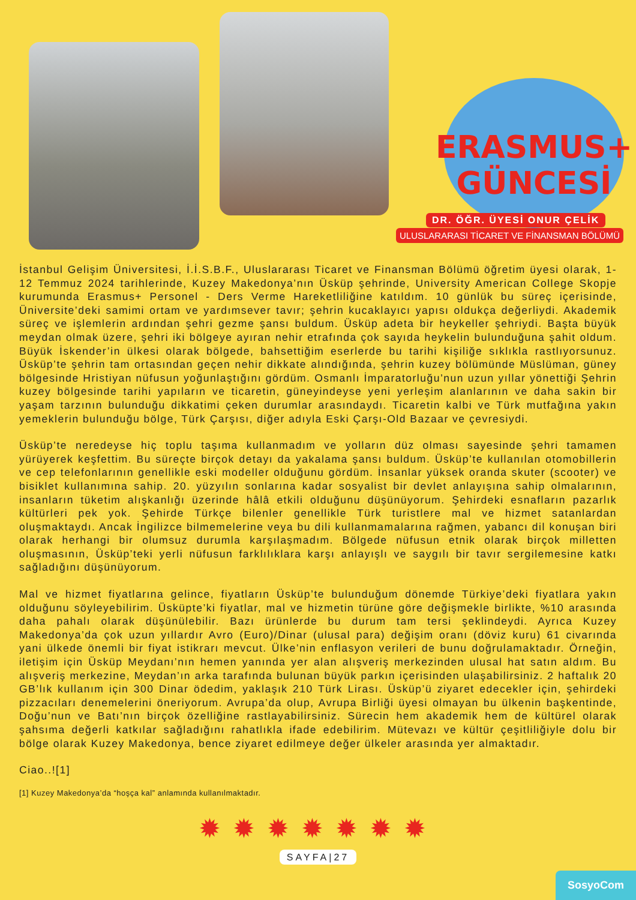ERASMUS+
GÜNCESİ
DR. ÖĞR. ÜYESİ ONUR ÇELİK
ULUSLARARASI TİCARET VE FİNANSMAN BÖLÜMÜ
İstanbul Gelişim Üniversitesi, İ.İ.S.B.F., Uluslararası Ticaret ve Finansman Bölümü öğretim üyesi olarak, 1-12 Temmuz 2024 tarihlerinde, Kuzey Makedonya’nın Üsküp şehrinde, University American College Skopje kurumunda Erasmus+ Personel - Ders Verme Hareketliliğine katıldım. 10 günlük bu süreç içerisinde, Üniversite’deki samimi ortam ve yardımsever tavır; şehrin kucaklayıcı yapısı oldukça değerliydi. Akademik süreç ve işlemlerin ardından şehri gezme şansı buldum. Üsküp adeta bir heykeller şehriydi. Başta büyük meydan olmak üzere, şehri iki bölgeye ayıran nehir etrafında çok sayıda heykelin bulunduğuna şahit oldum. Büyük İskender’in ülkesi olarak bölgede, bahsettiğim eserlerde bu tarihi kişiliğe sıklıkla rastlıyorsunuz. Üsküp’te şehrin tam ortasından geçen nehir dikkate alındığında, şehrin kuzey bölümünde Müslüman, güney bölgesinde Hristiyan nüfusun yoğunlaştığını gördüm. Osmanlı İmparatorluğu’nun uzun yıllar yönettiği Şehrin kuzey bölgesinde tarihi yapıların ve ticaretin, güneyindeyse yeni yerleşim alanlarının ve daha sakin bir yaşam tarzının bulunduğu dikkatimi çeken durumlar arasındaydı. Ticaretin kalbi ve Türk mutfağına yakın yemeklerin bulunduğu bölge, Türk Çarşısı, diğer adıyla Eski Çarşı-Old Bazaar ve çevresiydi.
Üsküp’te neredeyse hiç toplu taşıma kullanmadım ve yolların düz olması sayesinde şehri tamamen yürüyerek keşfettim. Bu süreçte birçok detayı da yakalama şansı buldum. Üsküp’te kullanılan otomobillerin ve cep telefonlarının genellikle eski modeller olduğunu gördüm. İnsanlar yüksek oranda skuter (scooter) ve bisiklet kullanımına sahip. 20. yüzyılın sonlarına kadar sosyalist bir devlet anlayışına sahip olmalarının, insanların tüketim alışkanlığı üzerinde hâlâ etkili olduğunu düşünüyorum. Şehirdeki esnafların pazarlık kültürleri pek yok. Şehirde Türkçe bilenler genellikle Türk turistlere mal ve hizmet satanlardan oluşmaktaydı. Ancak İngilizce bilmemelerine veya bu dili kullanmamalarına rağmen, yabancı dil konuşan biri olarak herhangi bir olumsuz durumla karşılaşmadım. Bölgede nüfusun etnik olarak birçok milletten oluşmasının, Üsküp’teki yerli nüfusun farklılıklara karşı anlayışlı ve saygılı bir tavır sergilemesine katkı sağladığını düşünüyorum.
Mal ve hizmet fiyatlarına gelince, fiyatların Üsküp’te bulunduğum dönemde Türkiye’deki fiyatlara yakın olduğunu söyleyebilirim. Üsküpte’ki fiyatlar, mal ve hizmetin türüne göre değişmekle birlikte, %10 arasında daha pahalı olarak düşünülebilir. Bazı ürünlerde bu durum tam tersi şeklindeydi. Ayrıca Kuzey Makedonya’da çok uzun yıllardır Avro (Euro)/Dinar (ulusal para) değişim oranı (döviz kuru) 61 civarında yani ülkede önemli bir fiyat istikrarı mevcut. Ülke’nin enflasyon verileri de bunu doğrulamaktadır. Örneğin, iletişim için Üsküp Meydanı’nın hemen yanında yer alan alışveriş merkezinden ulusal hat satın aldım. Bu alışveriş merkezine, Meydan’ın arka tarafında bulunan büyük parkın içerisinden ulaşabilirsiniz. 2 haftalık 20 GB’lık kullanım için 300 Dinar ödedim, yaklaşık 210 Türk Lirası. Üsküp’ü ziyaret edecekler için, şehirdeki pizzacıları denemelerini öneriyorum. Avrupa’da olup, Avrupa Birliği üyesi olmayan bu ülkenin başkentinde, Doğu’nun ve Batı’nın birçok özelliğine rastlayabilirsiniz. Sürecin hem akademik hem de kültürel olarak şahsıma değerli katkılar sağladığını rahatlıkla ifade edebilirim. Mütevazı ve kültür çeşitliliğiyle dolu bir bölge olarak Kuzey Makedonya, bence ziyaret edilmeye değer ülkeler arasında yer almaktadır.
Ciao..![1]
[1] Kuzey Makedonya’da “hoşça kal” anlamında kullanılmaktadır.
✹✹✹✹✹✹✹
SAYFA|27
SosyoCom